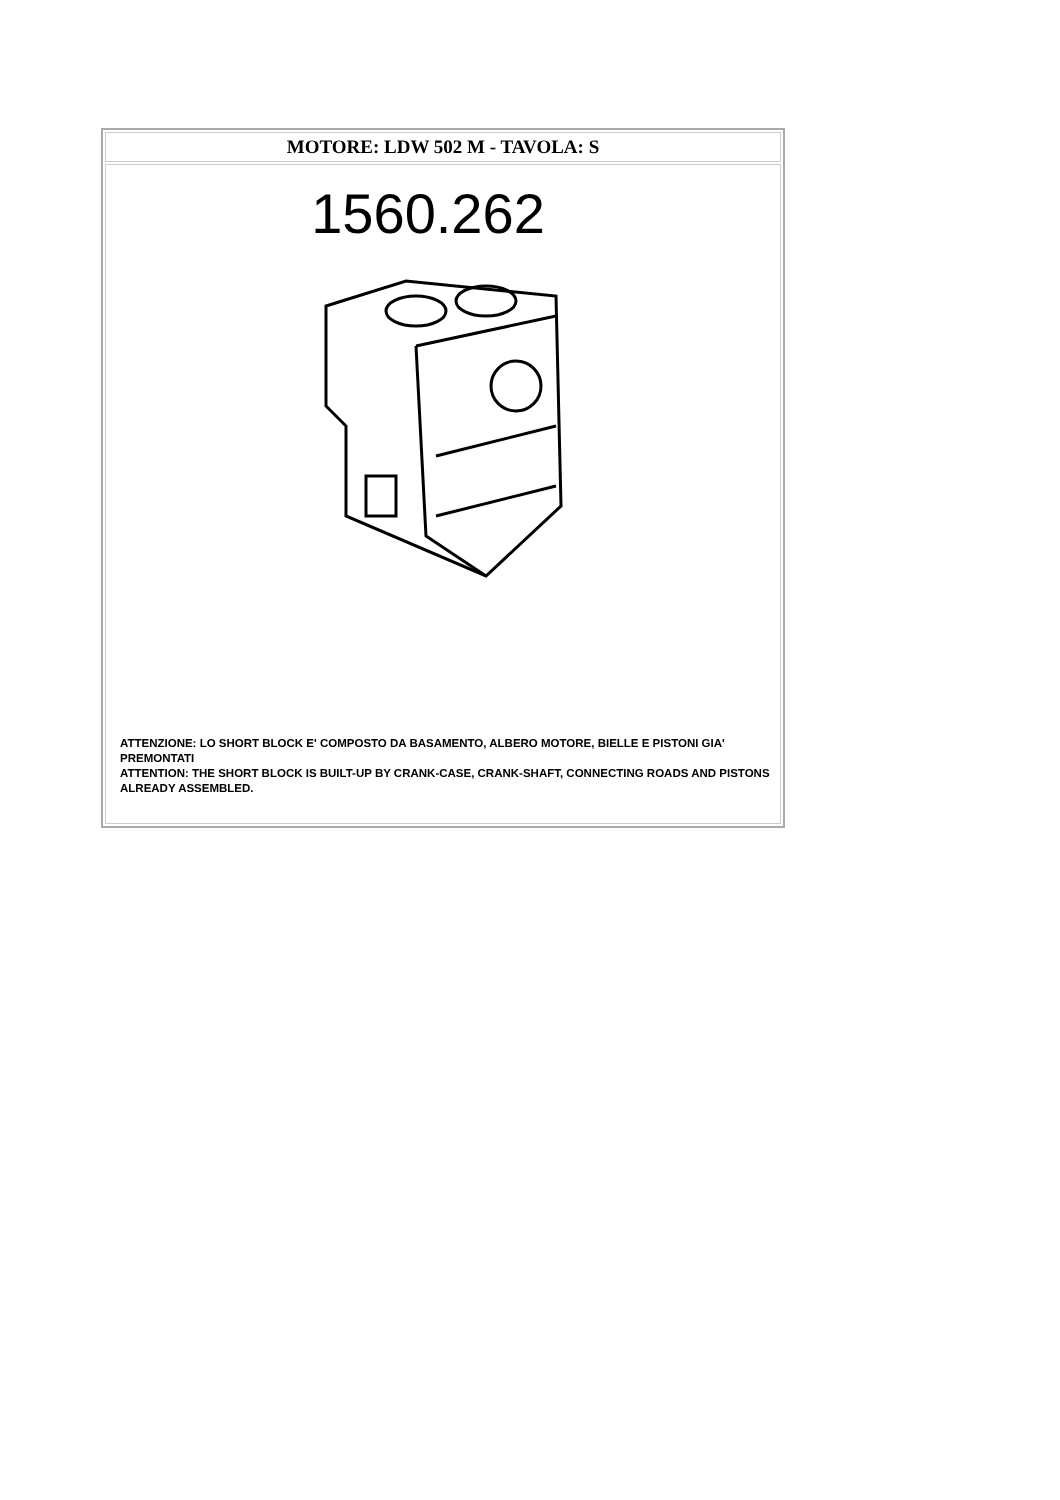| MOTORE: LDW 502 M - TAVOLA: S |
| 1560.262 ATTENZIONE: LO SHORT BLOCK E' COMPOSTO DA BASAMENTO, ALBERO MOTORE, BIELLE E PISTONI GIA' PREMONTATI ATTENTION: THE SHORT BLOCK IS BUILT-UP BY CRANK-CASE, CRANK-SHAFT, CONNECTING ROADS AND PISTONS ALREADY ASSEMBLED. |